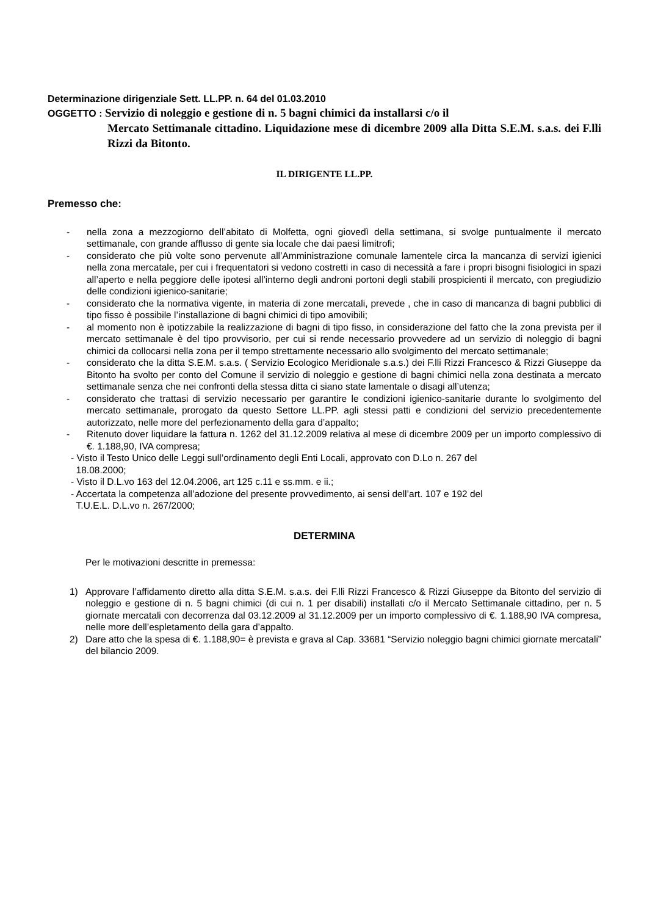Determinazione dirigenziale Sett. LL.PP. n. 64 del 01.03.2010
OGGETTO : Servizio di noleggio e gestione di n. 5 bagni chimici da installarsi c/o il
Mercato Settimanale cittadino. Liquidazione mese di dicembre 2009 alla Ditta S.E.M. s.a.s. dei F.lli Rizzi da Bitonto.
IL DIRIGENTE LL.PP.
Premesso che:
- nella zona a mezzogiorno dell’abitato di Molfetta, ogni giovedì della settimana, si svolge puntualmente il mercato settimanale, con grande afflusso di gente sia locale che dai paesi limitrofi;
- considerato che più volte sono pervenute all’Amministrazione comunale lamentele circa la mancanza di servizi igienici nella zona mercatale, per cui i frequentatori si vedono costretti in caso di necessità a fare i propri bisogni fisiologici in spazi all’aperto e nella peggiore delle ipotesi all’interno degli androni portoni degli stabili prospicienti il mercato, con pregiudizio delle condizioni igienico-sanitarie;
- considerato che la normativa vigente, in materia di zone mercatali, prevede , che in caso di mancanza di bagni pubblici di tipo fisso è possibile l’installazione di bagni chimici di tipo amovibili;
- al momento non è ipotizzabile la realizzazione di bagni di tipo fisso, in considerazione del fatto che la zona prevista per il mercato settimanale è del tipo provvisorio, per cui si rende necessario provvedere ad un servizio di noleggio di bagni chimici da collocarsi nella zona per il tempo strettamente necessario allo svolgimento del mercato settimanale;
- considerato che la ditta S.E.M. s.a.s. ( Servizio Ecologico Meridionale s.a.s.) dei F.lli Rizzi Francesco & Rizzi Giuseppe da Bitonto ha svolto per conto del Comune il servizio di noleggio e gestione di bagni chimici nella zona destinata a mercato settimanale senza che nei confronti della stessa ditta ci siano state lamentale o disagi all’utenza;
- considerato che trattasi di servizio necessario per garantire le condizioni igienico-sanitarie durante lo svolgimento del mercato settimanale, prorogato da questo Settore LL.PP. agli stessi patti e condizioni del servizio precedentemente autorizzato, nelle more del perfezionamento della gara d’appalto;
- Ritenuto dover liquidare la fattura n. 1262 del 31.12.2009 relativa al mese di dicembre 2009 per un importo complessivo di €. 1.188,90, IVA compresa;
- Visto il Testo Unico delle Leggi sull’ordinamento degli Enti Locali, approvato con D.Lo n. 267 del
18.08.2000;
- Visto il D.L.vo 163 del 12.04.2006, art 125 c.11 e ss.mm. e ii.;
- Accertata la competenza all’adozione del presente provvedimento, ai sensi dell’art. 107 e 192 del
T.U.E.L. D.L.vo n. 267/2000;
DETERMINA
Per le motivazioni descritte in premessa:
1) Approvare l’affidamento diretto alla ditta S.E.M. s.a.s. dei F.lli Rizzi Francesco & Rizzi Giuseppe da Bitonto del servizio di noleggio e gestione di n. 5 bagni chimici (di cui n. 1 per disabili) installati c/o il Mercato Settimanale cittadino, per n. 5 giornate mercatali con decorrenza dal 03.12.2009 al 31.12.2009 per un importo complessivo di €. 1.188,90 IVA compresa, nelle more dell’espletamento della gara d’appalto.
2) Dare atto che la spesa di €. 1.188,90= è prevista e grava al Cap. 33681 “Servizio noleggio bagni chimici giornate mercatali” del bilancio 2009.